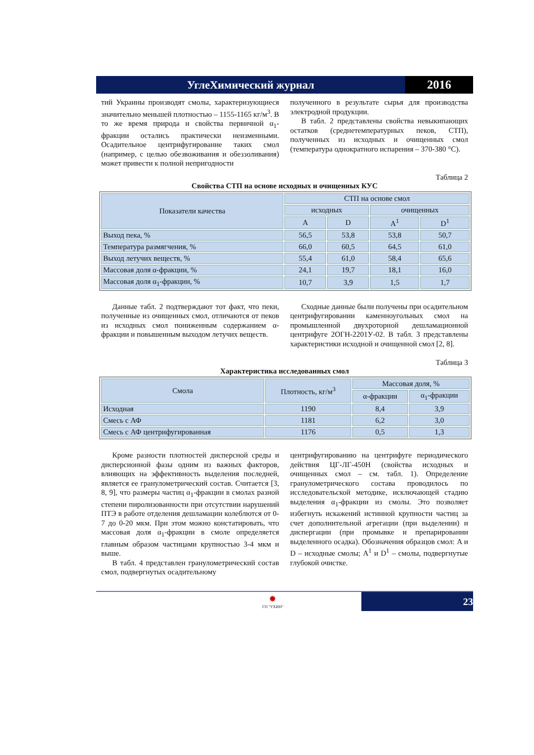УглеХимический журнал 2016
тий Украины производят смолы, характеризующиеся значительно меньшей плотностью – 1155-1165 кг/м<sup>3</sup>. В то же время природа и свойства первичной α<sub>1</sub>-фракции остались практически неизменными. Осадительное центрифугирование таких смол (например, с целью обезвоживания и обеззоливания) может привести к полной непригодности
полученного в результате сырья для производства электродной продукции.
В табл. 2 представлены свойства невыкипающих остатков (среднетемпературных пеков, СТП), полученных из исходных и очищенных смол (температура однократного испарения – 370-380 °С).
Таблица 2
Свойства СТП на основе исходных и очищенных КУС
| Показатели качества | СТП на основе смол | | | |
| --- | --- | --- | --- | --- |
| | исходных | | очищенных | |
| | A | D | A<sup>1</sup> | D<sup>1</sup> |
| Выход пека, % | 56,5 | 53,8 | 53,8 | 50,7 |
| Температура размягчения, % | 66,0 | 60,5 | 64,5 | 61,0 |
| Выход летучих веществ, % | 55,4 | 61,0 | 58,4 | 65,6 |
| Массовая доля α-фракции, % | 24,1 | 19,7 | 18,1 | 16,0 |
| Массовая доля α<sub>1</sub>-фракции, % | 10,7 | 3,9 | 1,5 | 1,7 |
Данные табл. 2 подтверждают тот факт, что пеки, полученные из очищенных смол, отличаются от пеков из исходных смол пониженным содержанием α-фракции и повышенным выходом летучих веществ.
Сходные данные были получены при осадительном центрифугировании каменноугольных смол на промышленной двухроторной дешламационной центрифуге 2ОГН-2201У-02. В табл. 3 представлены характеристики исходной и очищенной смол [2, 8].
Таблица 3
Характеристика исследованных смол
| Смола | Плотность, кг/м<sup>3</sup> | Массовая доля, % | |
| --- | --- | --- | --- |
| | | α-фракции | α<sub>1</sub>-фракции |
| Исходная | 1190 | 8,4 | 3,9 |
| Смесь с АФ | 1181 | 6,2 | 3,0 |
| Смесь с АФ центрифугированная | 1176 | 0,5 | 1,3 |
Кроме разности плотностей дисперсной среды и дисперсионной фазы одним из важных факторов, влияющих на эффективность выделения последней, является ее гранулометрический состав. Считается [3, 8, 9], что размеры частиц α<sub>1</sub>-фракции в смолах разной степени пиролизованности при отсутствии нарушений ПТЭ в работе отделения дешламации колеблются от 0-7 до 0-20 мкм. При этом можно констатировать, что массовая доля α<sub>1</sub>-фракции в смоле определяется главным образом частицами крупностью 3-4 мкм и выше.
В табл. 4 представлен гранулометрический состав смол, подвергнутых осадительному
центрифугированию на центрифуге периодического действия ЦГ-ЛГ-450Н (свойства исходных и очищенных смол – см. табл. 1). Определение гранулометрического состава проводилось по исследовательской методике, исключающей стадию выделения α<sub>1</sub>-фракции из смолы. Это позволяет избегнуть искажений истинной крупности частиц за счет дополнительной агрегации (при выделении) и диспергации (при промывке и препарировании выделенного осадка). Обозначения образцов смол: A и D – исходные смолы; A<sup>1</sup> и D<sup>1</sup> – смолы, подвергнутые глубокой очистке.
✹
ГП "УХИН"
23